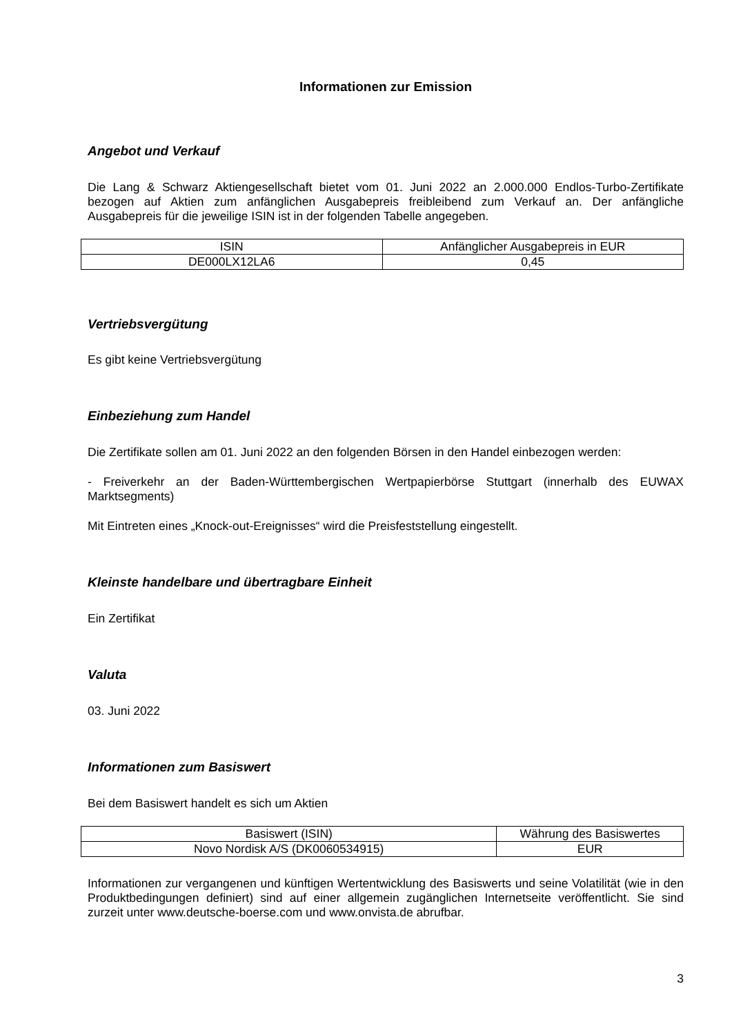Informationen zur Emission
Angebot und Verkauf
Die Lang & Schwarz Aktiengesellschaft bietet vom 01. Juni 2022 an 2.000.000 Endlos-Turbo-Zertifikate bezogen auf Aktien zum anfänglichen Ausgabepreis freibleibend zum Verkauf an. Der anfängliche Ausgabepreis für die jeweilige ISIN ist in der folgenden Tabelle angegeben.
| ISIN | Anfänglicher Ausgabepreis in EUR |
| DE000LX12LA6 | 0,45 |
Vertriebsvergütung
Es gibt keine Vertriebsvergütung
Einbeziehung zum Handel
Die Zertifikate sollen am 01. Juni 2022 an den folgenden Börsen in den Handel einbezogen werden:
- Freiverkehr an der Baden-Württembergischen Wertpapierbörse Stuttgart (innerhalb des EUWAX Marktsegments)
Mit Eintreten eines „Knock-out-Ereignisses“ wird die Preisfeststellung eingestellt.
Kleinste handelbare und übertragbare Einheit
Ein Zertifikat
Valuta
03. Juni 2022
Informationen zum Basiswert
Bei dem Basiswert handelt es sich um Aktien
| Basiswert (ISIN) | Währung des Basiswertes |
| Novo Nordisk A/S (DK0060534915) | EUR |
Informationen zur vergangenen und künftigen Wertentwicklung des Basiswerts und seine Volatilität (wie in den Produktbedingungen definiert) sind auf einer allgemein zugänglichen Internetseite veröffentlicht. Sie sind zurzeit unter www.deutsche-boerse.com und www.onvista.de abrufbar.
3